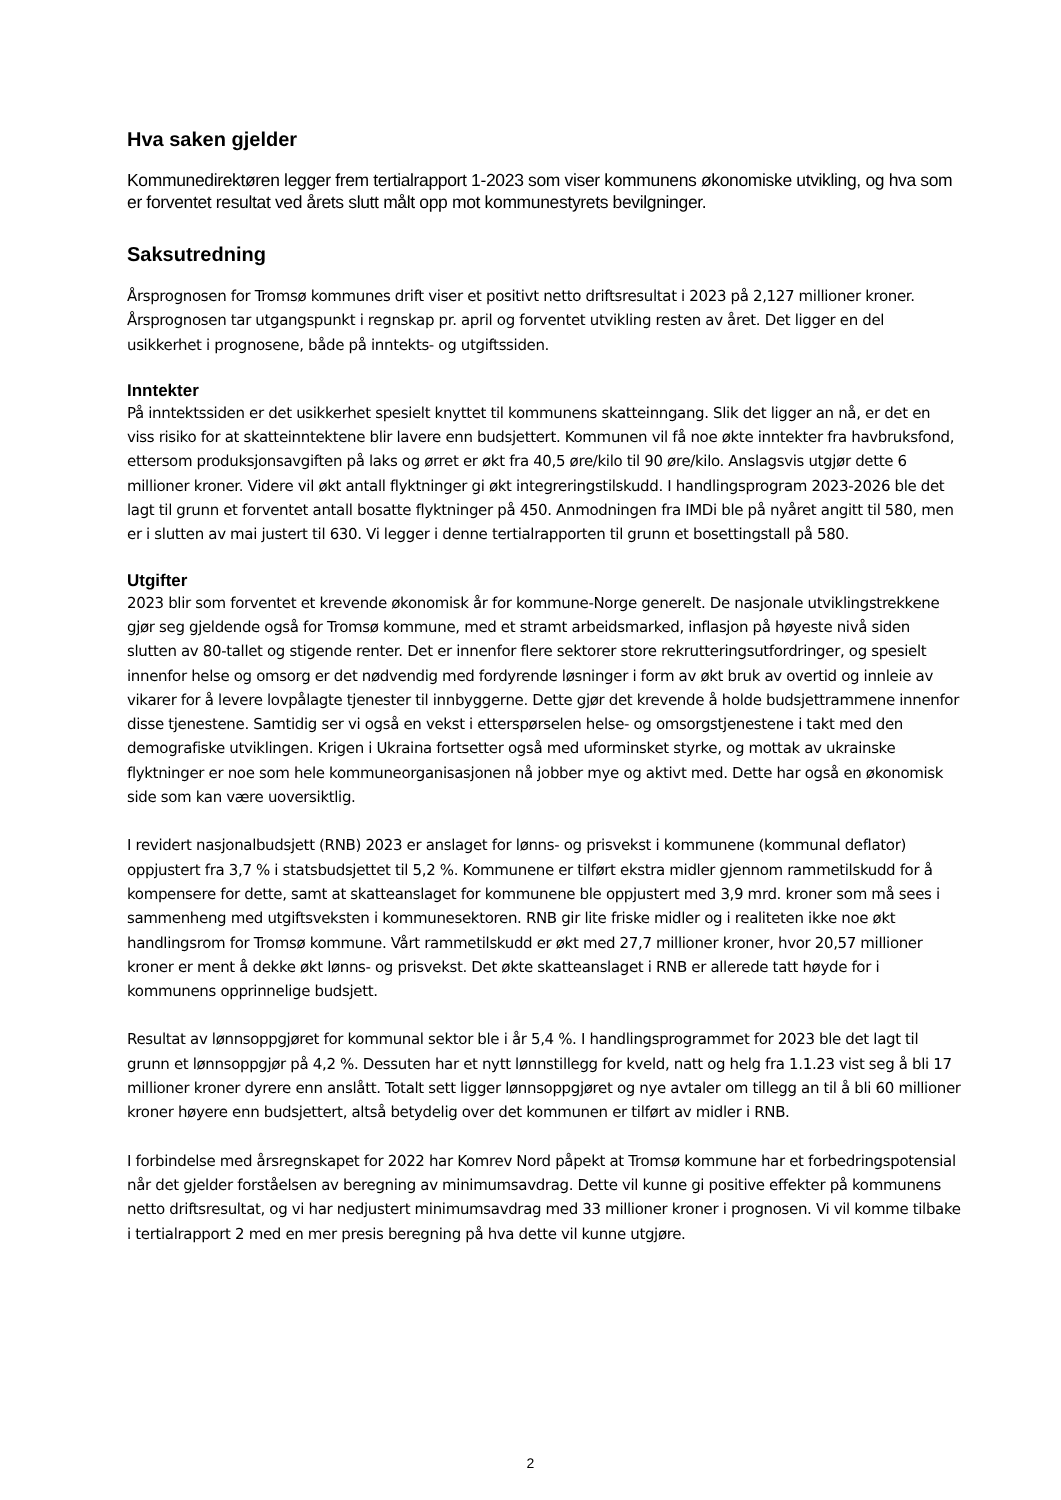Hva saken gjelder
Kommunedirektøren legger frem tertialrapport 1-2023 som viser kommunens økonomiske utvikling, og hva som er forventet resultat ved årets slutt målt opp mot kommunestyrets bevilgninger.
Saksutredning
Årsprognosen for Tromsø kommunes drift viser et positivt netto driftsresultat i 2023 på 2,127 millioner kroner. Årsprognosen tar utgangspunkt i regnskap pr. april og forventet utvikling resten av året. Det ligger en del usikkerhet i prognosene, både på inntekts- og utgiftssiden.
Inntekter
På inntektssiden er det usikkerhet spesielt knyttet til kommunens skatteinngang. Slik det ligger an nå, er det en viss risiko for at skatteinntektene blir lavere enn budsjettert. Kommunen vil få noe økte inntekter fra havbruksfond, ettersom produksjonsavgiften på laks og ørret er økt fra 40,5 øre/kilo til 90 øre/kilo. Anslagsvis utgjør dette 6 millioner kroner. Videre vil økt antall flyktninger gi økt integreringstilskudd. I handlingsprogram 2023-2026 ble det lagt til grunn et forventet antall bosatte flyktninger på 450. Anmodningen fra IMDi ble på nyåret angitt til 580, men er i slutten av mai justert til 630. Vi legger i denne tertialrapporten til grunn et bosettingstall på 580.
Utgifter
2023 blir som forventet et krevende økonomisk år for kommune-Norge generelt. De nasjonale utviklingstrekkene gjør seg gjeldende også for Tromsø kommune, med et stramt arbeidsmarked, inflasjon på høyeste nivå siden slutten av 80-tallet og stigende renter. Det er innenfor flere sektorer store rekrutteringsutfordringer, og spesielt innenfor helse og omsorg er det nødvendig med fordyrende løsninger i form av økt bruk av overtid og innleie av vikarer for å levere lovpålagte tjenester til innbyggerne. Dette gjør det krevende å holde budsjettrammene innenfor disse tjenestene. Samtidig ser vi også en vekst i etterspørselen helse- og omsorgstjenestene i takt med den demografiske utviklingen. Krigen i Ukraina fortsetter også med uforminsket styrke, og mottak av ukrainske flyktninger er noe som hele kommuneorganisasjonen nå jobber mye og aktivt med. Dette har også en økonomisk side som kan være uoversiktlig.
I revidert nasjonalbudsjett (RNB) 2023 er anslaget for lønns- og prisvekst i kommunene (kommunal deflator) oppjustert fra 3,7 % i statsbudsjettet til 5,2 %. Kommunene er tilført ekstra midler gjennom rammetilskudd for å kompensere for dette, samt at skatteanslaget for kommunene ble oppjustert med 3,9 mrd. kroner som må sees i sammenheng med utgiftsveksten i kommunesektoren. RNB gir lite friske midler og i realiteten ikke noe økt handlingsrom for Tromsø kommune. Vårt rammetilskudd er økt med 27,7 millioner kroner, hvor 20,57 millioner kroner er ment å dekke økt lønns- og prisvekst. Det økte skatteanslaget i RNB er allerede tatt høyde for i kommunens opprinnelige budsjett.
Resultat av lønnsoppgjøret for kommunal sektor ble i år 5,4 %. I handlingsprogrammet for 2023 ble det lagt til grunn et lønnsoppgjør på 4,2 %. Dessuten har et nytt lønnstillegg for kveld, natt og helg fra 1.1.23 vist seg å bli 17 millioner kroner dyrere enn anslått. Totalt sett ligger lønnsoppgjøret og nye avtaler om tillegg an til å bli 60 millioner kroner høyere enn budsjettert, altså betydelig over det kommunen er tilført av midler i RNB.
I forbindelse med årsregnskapet for 2022 har Komrev Nord påpekt at Tromsø kommune har et forbedringspotensial når det gjelder forståelsen av beregning av minimumsavdrag. Dette vil kunne gi positive effekter på kommunens netto driftsresultat, og vi har nedjustert minimumsavdrag med 33 millioner kroner i prognosen. Vi vil komme tilbake i tertialrapport 2 med en mer presis beregning på hva dette vil kunne utgjøre.
2